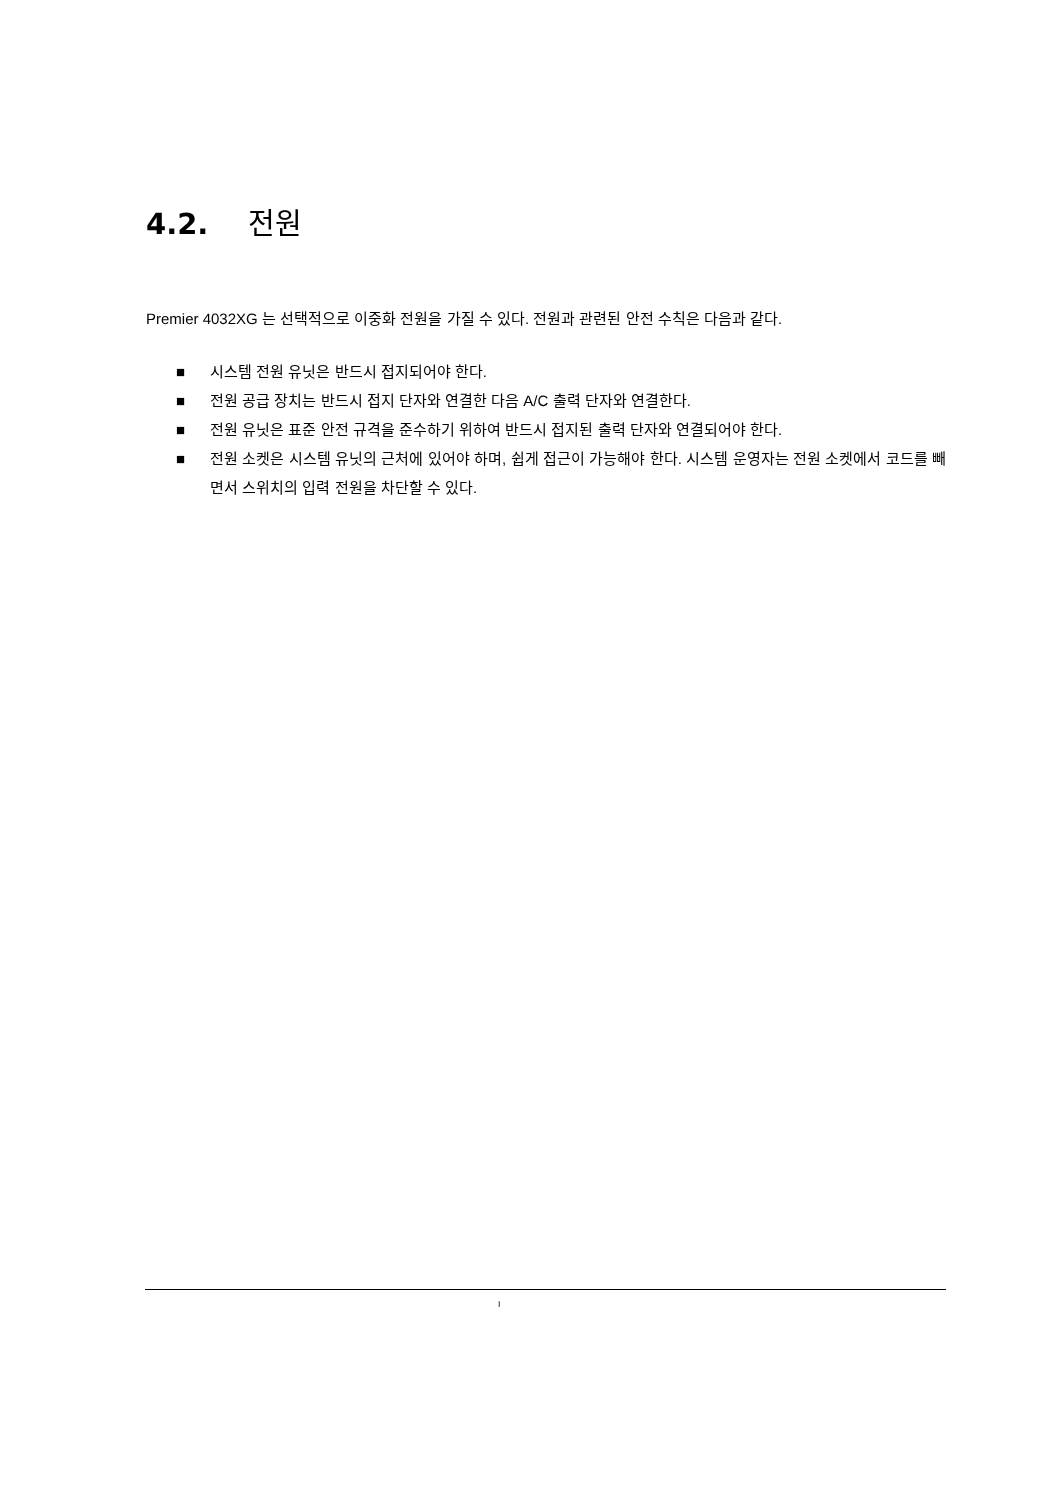4.2. 전원
Premier 4032XG 는 선택적으로 이중화 전원을 가질 수 있다. 전원과 관련된 안전 수칙은 다음과 같다.
■ 시스템 전원 유닛은 반드시 접지되어야 한다.
■ 전원 공급 장치는 반드시 접지 단자와 연결한 다음 A/C 출력 단자와 연결한다.
■ 전원 유닛은 표준 안전 규격을 준수하기 위하여 반드시 접지된 출력 단자와 연결되어야 한다.
■ 전원 소켓은 시스템 유닛의 근처에 있어야 하며, 쉽게 접근이 가능해야 한다. 시스템 운영자는 전원 소켓에서 코드를 빼면서 스위치의 입력 전원을 차단할 수 있다.
I